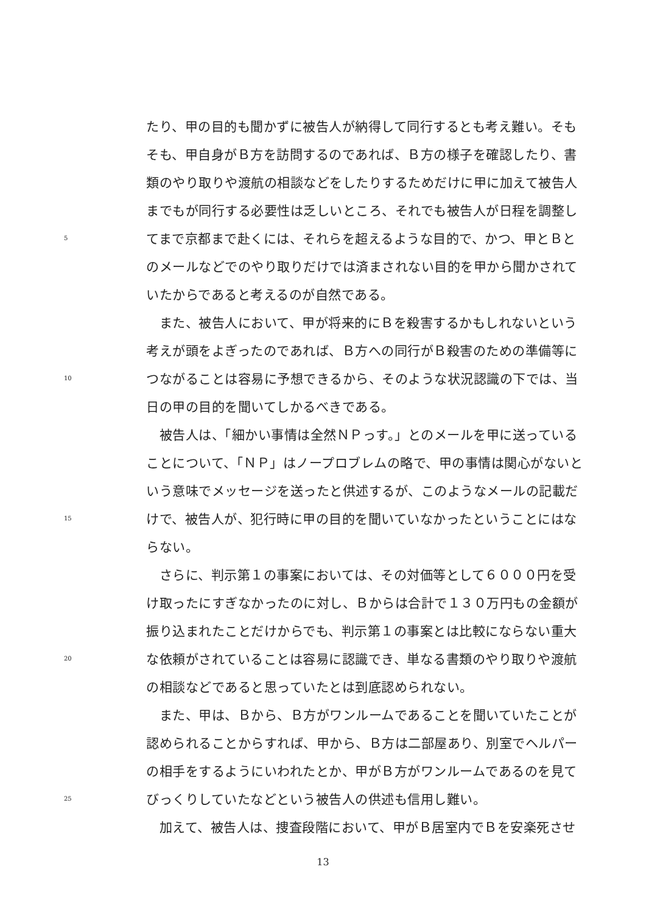たり、甲の目的も聞かずに被告人が納得して同行するとも考え難い。そも
そも、甲自身がＢ方を訪問するのであれば、Ｂ方の様子を確認したり、書
類のやり取りや渡航の相談などをしたりするためだけに甲に加えて被告人
までもが同行する必要性は乏しいところ、それでも被告人が日程を調整し
5 てまで京都まで赴くには、それらを超えるような目的で、かつ、甲とＢと
のメールなどでのやり取りだけでは済まされない目的を甲から聞かされて
いたからであると考えるのが自然である。
　また、被告人において、甲が将来的にＢを殺害するかもしれないという
考えが頭をよぎったのであれば、Ｂ方への同行がＢ殺害のための準備等に
10 つながることは容易に予想できるから、そのような状況認識の下では、当
日の甲の目的を聞いてしかるべきである。
　被告人は、「細かい事情は全然ＮＰっす。」とのメールを甲に送っている
ことについて、「ＮＰ」はノープロブレムの略で、甲の事情は関心がないと
いう意味でメッセージを送ったと供述するが、このようなメールの記載だ
15 けで、被告人が、犯行時に甲の目的を聞いていなかったということにはな
らない。
　さらに、判示第１の事案においては、その対価等として６０００円を受
け取ったにすぎなかったのに対し、Ｂからは合計で１３０万円もの金額が
振り込まれたことだけからでも、判示第１の事案とは比較にならない重大
20 な依頼がされていることは容易に認識でき、単なる書類のやり取りや渡航
の相談などであると思っていたとは到底認められない。
　また、甲は、Ｂから、Ｂ方がワンルームであることを聞いていたことが
認められることからすれば、甲から、Ｂ方は二部屋あり、別室でヘルパー
の相手をするようにいわれたとか、甲がＢ方がワンルームであるのを見て
25 びっくりしていたなどという被告人の供述も信用し難い。
　加えて、被告人は、捜査段階において、甲がＢ居室内でＢを安楽死させ
13